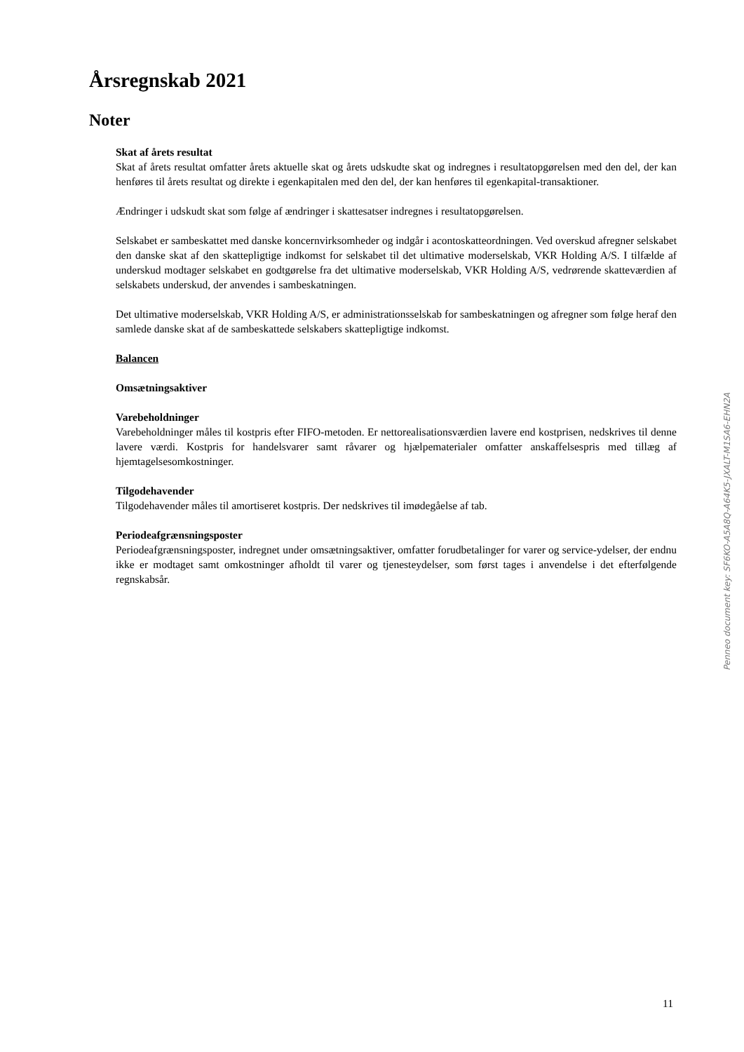Årsregnskab 2021
Noter
Skat af årets resultat
Skat af årets resultat omfatter årets aktuelle skat og årets udskudte skat og indregnes i resultatopgørelsen med den del, der kan henføres til årets resultat og direkte i egenkapitalen med den del, der kan henføres til egenkapital-transaktioner.
Ændringer i udskudt skat som følge af ændringer i skattesatser indregnes i resultatopgørelsen.
Selskabet er sambeskattet med danske koncernvirksomheder og indgår i acontoskatteordningen. Ved overskud afregner selskabet den danske skat af den skattepligtige indkomst for selskabet til det ultimative moderselskab, VKR Holding A/S. I tilfælde af underskud modtager selskabet en godtgørelse fra det ultimative moderselskab, VKR Holding A/S, vedrørende skatteværdien af selskabets underskud, der anvendes i sambeskatningen.
Det ultimative moderselskab, VKR Holding A/S, er administrationsselskab for sambeskatningen og afregner som følge heraf den samlede danske skat af de sambeskattede selskabers skattepligtige indkomst.
Balancen
Omsætningsaktiver
Varebeholdninger
Varebeholdninger måles til kostpris efter FIFO-metoden. Er nettorealisationsværdien lavere end kostprisen, nedskrives til denne lavere værdi. Kostpris for handelsvarer samt råvarer og hjælpematerialer omfatter anskaffelsespris med tillæg af hjemtagelsesomkostninger.
Tilgodehavender
Tilgodehavender måles til amortiseret kostpris. Der nedskrives til imødegåelse af tab.
Periodeafgrænsningsposter
Periodeafgrænsningsposter, indregnet under omsætningsaktiver, omfatter forudbetalinger for varer og service-ydelser, der endnu ikke er modtaget samt omkostninger afholdt til varer og tjenesteydelser, som først tages i anvendelse i det efterfølgende regnskabsår.
Penneo document key: SF6KO-A5A8Q-A64K5-JXALT-M1SA6-EHN2A
11